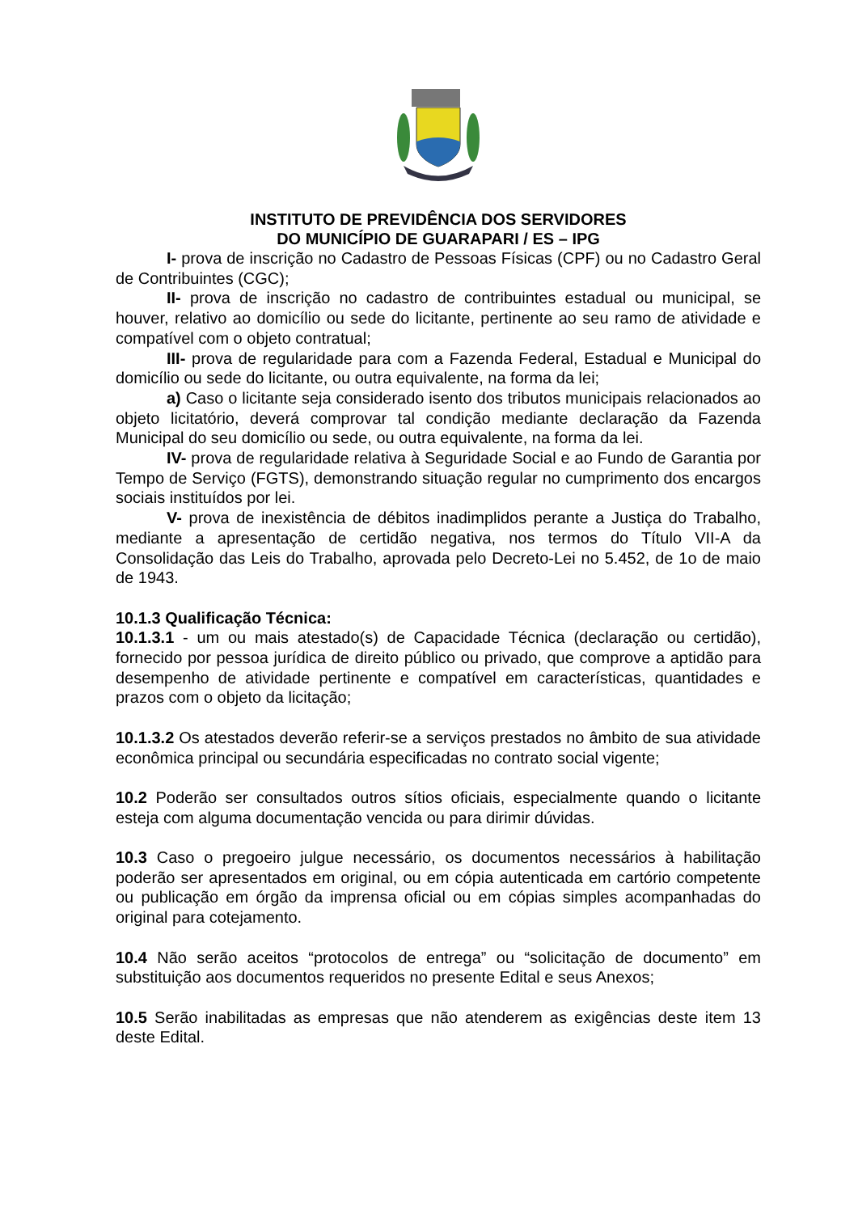INSTITUTO DE PREVIDÊNCIA DOS SERVIDORES
DO MUNICÍPIO DE GUARAPARI / ES – IPG
I- prova de inscrição no Cadastro de Pessoas Físicas (CPF) ou no Cadastro Geral de Contribuintes (CGC);
II- prova de inscrição no cadastro de contribuintes estadual ou municipal, se houver, relativo ao domicílio ou sede do licitante, pertinente ao seu ramo de atividade e compatível com o objeto contratual;
III- prova de regularidade para com a Fazenda Federal, Estadual e Municipal do domicílio ou sede do licitante, ou outra equivalente, na forma da lei;
a) Caso o licitante seja considerado isento dos tributos municipais relacionados ao objeto licitatório, deverá comprovar tal condição mediante declaração da Fazenda Municipal do seu domicílio ou sede, ou outra equivalente, na forma da lei.
IV- prova de regularidade relativa à Seguridade Social e ao Fundo de Garantia por Tempo de Serviço (FGTS), demonstrando situação regular no cumprimento dos encargos sociais instituídos por lei.
V- prova de inexistência de débitos inadimplidos perante a Justiça do Trabalho, mediante a apresentação de certidão negativa, nos termos do Título VII-A da Consolidação das Leis do Trabalho, aprovada pelo Decreto-Lei no 5.452, de 1o de maio de 1943.
10.1.3 Qualificação Técnica:
10.1.3.1 - um ou mais atestado(s) de Capacidade Técnica (declaração ou certidão), fornecido por pessoa jurídica de direito público ou privado, que comprove a aptidão para desempenho de atividade pertinente e compatível em características, quantidades e prazos com o objeto da licitação;
10.1.3.2 Os atestados deverão referir-se a serviços prestados no âmbito de sua atividade econômica principal ou secundária especificadas no contrato social vigente;
10.2 Poderão ser consultados outros sítios oficiais, especialmente quando o licitante esteja com alguma documentação vencida ou para dirimir dúvidas.
10.3 Caso o pregoeiro julgue necessário, os documentos necessários à habilitação poderão ser apresentados em original, ou em cópia autenticada em cartório competente ou publicação em órgão da imprensa oficial ou em cópias simples acompanhadas do original para cotejamento.
10.4 Não serão aceitos “protocolos de entrega” ou “solicitação de documento” em substituição aos documentos requeridos no presente Edital e seus Anexos;
10.5 Serão inabilitadas as empresas que não atenderem as exigências deste item 13 deste Edital.